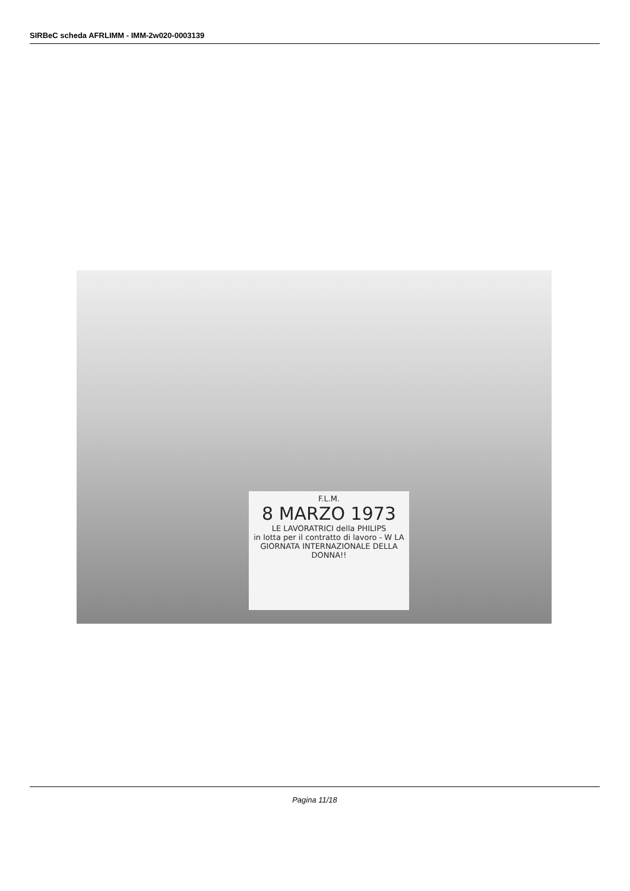SIRBeC scheda AFRLIMM - IMM-2w020-0003139
F.L.M.
8 MARZO 1973
LE LAVORATRICI della PHILIPS
in lotta per il contratto di lavoro - W LA GIORNATA INTERNAZIONALE DELLA DONNA!!
Pagina 11/18